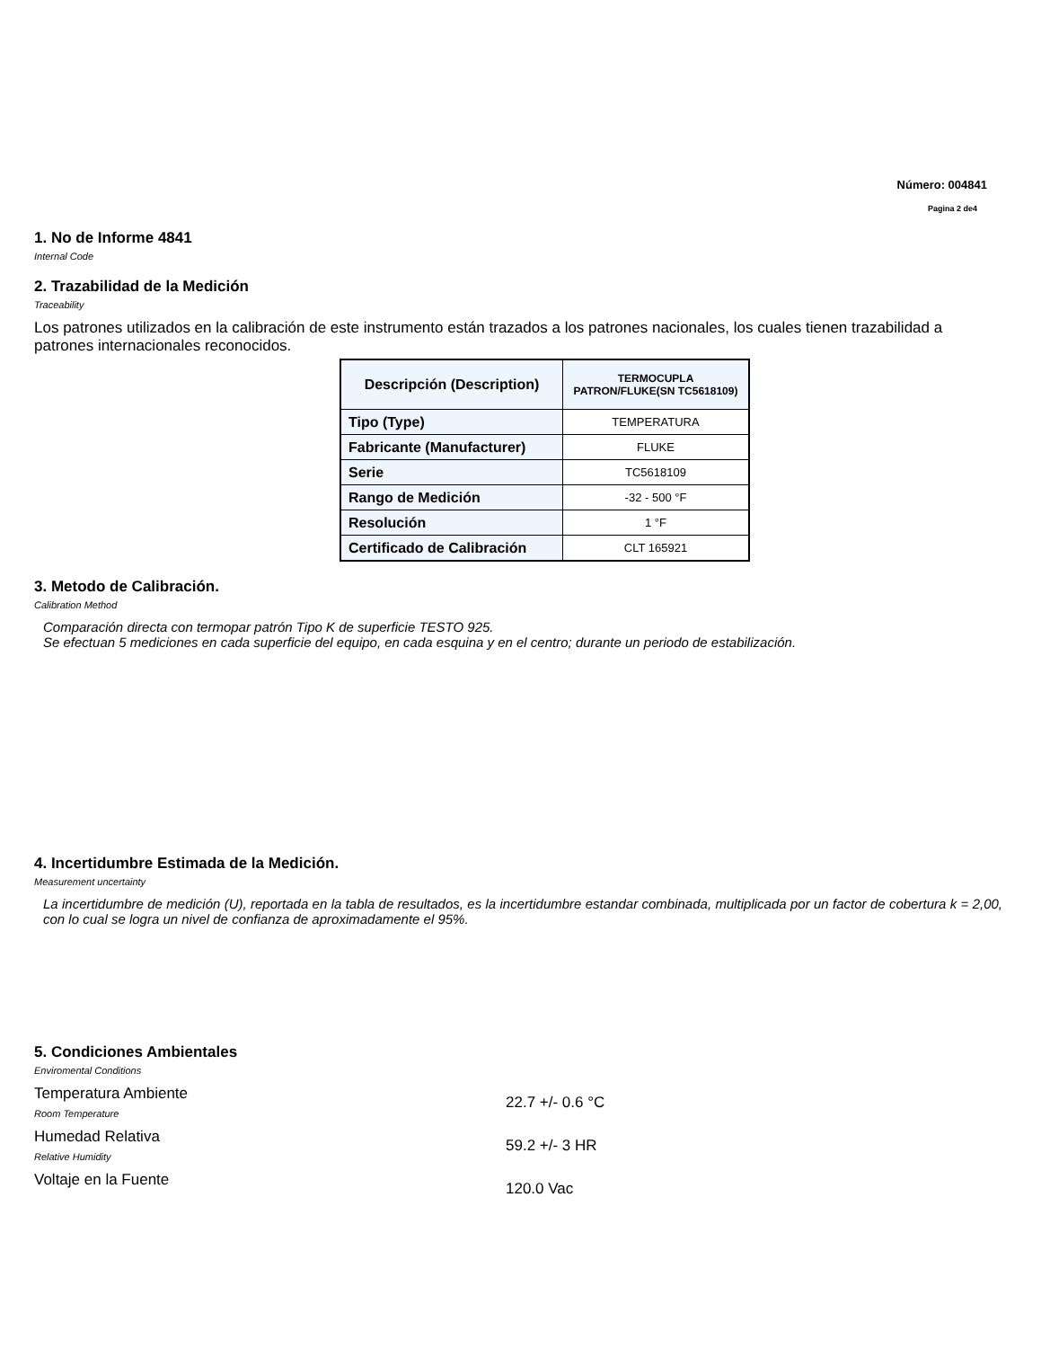Número: 004841
Pagina 2 de4
1. No de Informe 4841
Internal Code
2. Trazabilidad de la Medición
Traceability
Los patrones utilizados en la calibración de este instrumento están trazados a los patrones nacionales, los cuales tienen trazabilidad a patrones internacionales reconocidos.
| Descripción (Description) | TERMOCUPLA PATRON/FLUKE(SN TC5618109) |
| --- | --- |
| Tipo (Type) | TEMPERATURA |
| Fabricante (Manufacturer) | FLUKE |
| Serie | TC5618109 |
| Rango de Medición | -32 - 500 °F |
| Resolución | 1 °F |
| Certificado de Calibración | CLT 165921 |
3. Metodo de Calibración.
Calibration Method
Comparación directa con termopar patrón Tipo K de superficie TESTO 925.
Se efectuan 5 mediciones en cada superficie del equipo, en cada esquina y en el centro; durante un periodo de estabilización.
4. Incertidumbre Estimada de la Medición.
Measurement uncertainty
La incertidumbre de medición (U), reportada en la tabla de resultados, es la incertidumbre estandar combinada, multiplicada por un factor de cobertura k = 2,00, con lo cual se logra un nivel de confianza de aproximadamente el 95%.
5. Condiciones Ambientales
Enviromental Conditions
Temperatura Ambiente
Room Temperature
22.7 +/- 0.6 °C
Humedad Relativa
Relative Humidity
59.2 +/- 3 HR
Voltaje en la Fuente
120.0 Vac